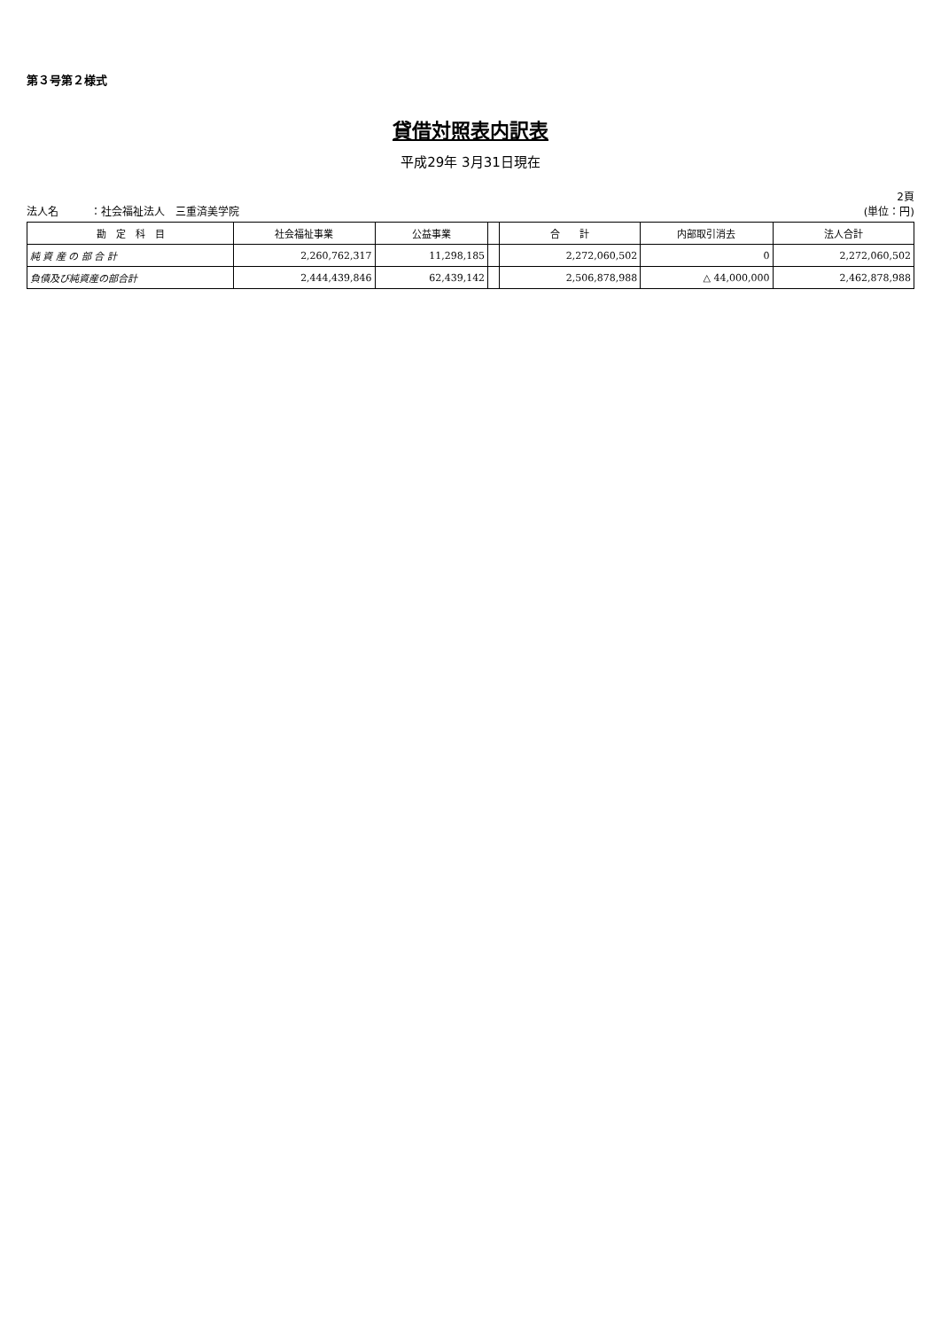第３号第２様式
貸借対照表内訳表
平成29年 3月31日現在
法人名　　　：社会福祉法人　三重済美学院
2頁
(単位：円)
| 勘 定 科 目 | 社会福祉事業 | 公益事業 | | 合 計 | 内部取引消去 | 法人合計 |
| --- | --- | --- | --- | --- | --- | --- |
| 純 資 産 の 部 合 計 | 2,260,762,317 | 11,298,185 | | 2,272,060,502 | 0 | 2,272,060,502 |
| 負債及び純資産の部合計 | 2,444,439,846 | 62,439,142 | | 2,506,878,988 | △ 44,000,000 | 2,462,878,988 |